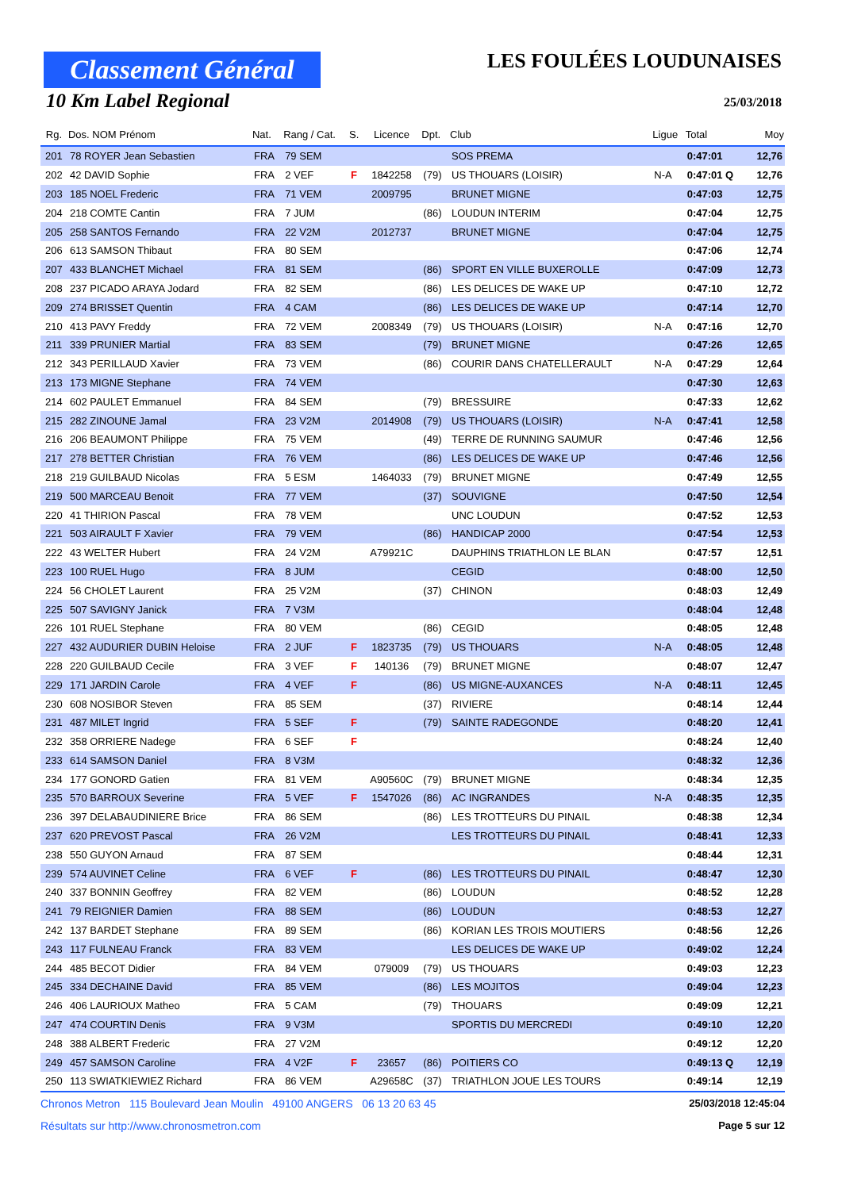Classement Général
10 Km Label Regional
LES FOULÉES LOUDUNAISES
25/03/2018
| Rg. | Dos. NOM Prénom | Nat. | Rang / Cat. | S. | Licence | Dpt. | Club | Ligue | Total | Moy |
| --- | --- | --- | --- | --- | --- | --- | --- | --- | --- | --- |
| 201 | 78 ROYER Jean Sebastien | FRA | 79 SEM | | | | SOS PREMA | | 0:47:01 | 12,76 |
| 202 | 42 DAVID Sophie | FRA | 2 VEF | F | 1842258 | (79) | US THOUARS (LOISIR) | N-A | 0:47:01 Q | 12,76 |
| 203 | 185 NOEL Frederic | FRA | 71 VEM | | 2009795 | | BRUNET MIGNE | | 0:47:03 | 12,75 |
| 204 | 218 COMTE Cantin | FRA | 7 JUM | | | (86) | LOUDUN INTERIM | | 0:47:04 | 12,75 |
| 205 | 258 SANTOS Fernando | FRA | 22 V2M | | 2012737 | | BRUNET MIGNE | | 0:47:04 | 12,75 |
| 206 | 613 SAMSON Thibaut | FRA | 80 SEM | | | | | | 0:47:06 | 12,74 |
| 207 | 433 BLANCHET Michael | FRA | 81 SEM | | | (86) | SPORT EN VILLE BUXEROLLE | | 0:47:09 | 12,73 |
| 208 | 237 PICADO ARAYA Jodard | FRA | 82 SEM | | | (86) | LES DELICES DE WAKE UP | | 0:47:10 | 12,72 |
| 209 | 274 BRISSET Quentin | FRA | 4 CAM | | | (86) | LES DELICES DE WAKE UP | | 0:47:14 | 12,70 |
| 210 | 413 PAVY Freddy | FRA | 72 VEM | | 2008349 | (79) | US THOUARS (LOISIR) | N-A | 0:47:16 | 12,70 |
| 211 | 339 PRUNIER Martial | FRA | 83 SEM | | | (79) | BRUNET MIGNE | | 0:47:26 | 12,65 |
| 212 | 343 PERILLAUD Xavier | FRA | 73 VEM | | | (86) | COURIR DANS CHATELLERAULT | N-A | 0:47:29 | 12,64 |
| 213 | 173 MIGNE Stephane | FRA | 74 VEM | | | | | | 0:47:30 | 12,63 |
| 214 | 602 PAULET Emmanuel | FRA | 84 SEM | | | (79) | BRESSUIRE | | 0:47:33 | 12,62 |
| 215 | 282 ZINOUNE Jamal | FRA | 23 V2M | | 2014908 | (79) | US THOUARS (LOISIR) | N-A | 0:47:41 | 12,58 |
| 216 | 206 BEAUMONT Philippe | FRA | 75 VEM | | | (49) | TERRE DE RUNNING SAUMUR | | 0:47:46 | 12,56 |
| 217 | 278 BETTER Christian | FRA | 76 VEM | | | (86) | LES DELICES DE WAKE UP | | 0:47:46 | 12,56 |
| 218 | 219 GUILBAUD Nicolas | FRA | 5 ESM | | 1464033 | (79) | BRUNET MIGNE | | 0:47:49 | 12,55 |
| 219 | 500 MARCEAU Benoit | FRA | 77 VEM | | | (37) | SOUVIGNE | | 0:47:50 | 12,54 |
| 220 | 41 THIRION Pascal | FRA | 78 VEM | | | | UNC LOUDUN | | 0:47:52 | 12,53 |
| 221 | 503 AIRAULT F Xavier | FRA | 79 VEM | | | (86) | HANDICAP 2000 | | 0:47:54 | 12,53 |
| 222 | 43 WELTER Hubert | FRA | 24 V2M | | A79921C | | DAUPHINS TRIATHLON LE BLAN | | 0:47:57 | 12,51 |
| 223 | 100 RUEL Hugo | FRA | 8 JUM | | | | CEGID | | 0:48:00 | 12,50 |
| 224 | 56 CHOLET Laurent | FRA | 25 V2M | | | (37) | CHINON | | 0:48:03 | 12,49 |
| 225 | 507 SAVIGNY Janick | FRA | 7 V3M | | | | | | 0:48:04 | 12,48 |
| 226 | 101 RUEL Stephane | FRA | 80 VEM | | | (86) | CEGID | | 0:48:05 | 12,48 |
| 227 | 432 AUDURIER DUBIN Heloise | FRA | 2 JUF | F | 1823735 | (79) | US THOUARS | N-A | 0:48:05 | 12,48 |
| 228 | 220 GUILBAUD Cecile | FRA | 3 VEF | F | 140136 | (79) | BRUNET MIGNE | | 0:48:07 | 12,47 |
| 229 | 171 JARDIN Carole | FRA | 4 VEF | F | | (86) | US MIGNE-AUXANCES | N-A | 0:48:11 | 12,45 |
| 230 | 608 NOSIBOR Steven | FRA | 85 SEM | | | (37) | RIVIERE | | 0:48:14 | 12,44 |
| 231 | 487 MILET Ingrid | FRA | 5 SEF | F | | (79) | SAINTE RADEGONDE | | 0:48:20 | 12,41 |
| 232 | 358 ORRIERE Nadege | FRA | 6 SEF | F | | | | | 0:48:24 | 12,40 |
| 233 | 614 SAMSON Daniel | FRA | 8 V3M | | | | | | 0:48:32 | 12,36 |
| 234 | 177 GONORD Gatien | FRA | 81 VEM | | A90560C | (79) | BRUNET MIGNE | | 0:48:34 | 12,35 |
| 235 | 570 BARROUX Severine | FRA | 5 VEF | F | 1547026 | (86) | AC INGRANDES | N-A | 0:48:35 | 12,35 |
| 236 | 397 DELABAUDINIERE Brice | FRA | 86 SEM | | | (86) | LES TROTTEURS DU PINAIL | | 0:48:38 | 12,34 |
| 237 | 620 PREVOST Pascal | FRA | 26 V2M | | | | LES TROTTEURS DU PINAIL | | 0:48:41 | 12,33 |
| 238 | 550 GUYON Arnaud | FRA | 87 SEM | | | | | | 0:48:44 | 12,31 |
| 239 | 574 AUVINET Celine | FRA | 6 VEF | F | | (86) | LES TROTTEURS DU PINAIL | | 0:48:47 | 12,30 |
| 240 | 337 BONNIN Geoffrey | FRA | 82 VEM | | | (86) | LOUDUN | | 0:48:52 | 12,28 |
| 241 | 79 REIGNIER Damien | FRA | 88 SEM | | | (86) | LOUDUN | | 0:48:53 | 12,27 |
| 242 | 137 BARDET Stephane | FRA | 89 SEM | | | (86) | KORIAN LES TROIS MOUTIERS | | 0:48:56 | 12,26 |
| 243 | 117 FULNEAU Franck | FRA | 83 VEM | | | | LES DELICES DE WAKE UP | | 0:49:02 | 12,24 |
| 244 | 485 BECOT Didier | FRA | 84 VEM | | 079009 | (79) | US THOUARS | | 0:49:03 | 12,23 |
| 245 | 334 DECHAINE David | FRA | 85 VEM | | | (86) | LES MOJITOS | | 0:49:04 | 12,23 |
| 246 | 406 LAURIOUX Matheo | FRA | 5 CAM | | | (79) | THOUARS | | 0:49:09 | 12,21 |
| 247 | 474 COURTIN Denis | FRA | 9 V3M | | | | SPORTIS DU MERCREDI | | 0:49:10 | 12,20 |
| 248 | 388 ALBERT Frederic | FRA | 27 V2M | | | | | | 0:49:12 | 12,20 |
| 249 | 457 SAMSON Caroline | FRA | 4 V2F | F | 23657 | (86) | POITIERS CO | | 0:49:13 Q | 12,19 |
| 250 | 113 SWIATKIEWIEZ Richard | FRA | 86 VEM | | A29658C | (37) | TRIATHLON JOUE LES TOURS | | 0:49:14 | 12,19 |
Chronos Metron 115 Boulevard Jean Moulin 49100 ANGERS 06 13 20 63 45 25/03/2018 12:45:04
Résultats sur http://www.chronosmetron.com Page 5 sur 12